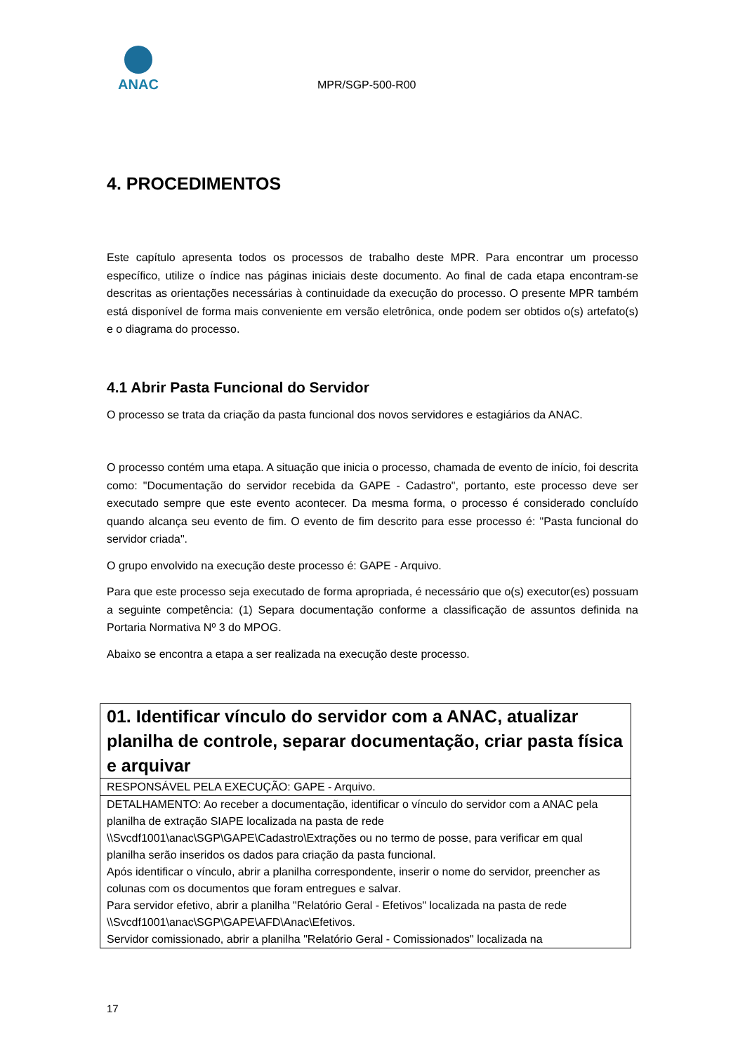ANAC
MPR/SGP-500-R00
4. PROCEDIMENTOS
Este capítulo apresenta todos os processos de trabalho deste MPR. Para encontrar um processo específico, utilize o índice nas páginas iniciais deste documento. Ao final de cada etapa encontram-se descritas as orientações necessárias à continuidade da execução do processo. O presente MPR também está disponível de forma mais conveniente em versão eletrônica, onde podem ser obtidos o(s) artefato(s) e o diagrama do processo.
4.1 Abrir Pasta Funcional do Servidor
O processo se trata da criação da pasta funcional dos novos servidores e estagiários da ANAC.
O processo contém uma etapa. A situação que inicia o processo, chamada de evento de início, foi descrita como: "Documentação do servidor recebida da GAPE - Cadastro", portanto, este processo deve ser executado sempre que este evento acontecer. Da mesma forma, o processo é considerado concluído quando alcança seu evento de fim. O evento de fim descrito para esse processo é: "Pasta funcional do servidor criada".
O grupo envolvido na execução deste processo é: GAPE - Arquivo.
Para que este processo seja executado de forma apropriada, é necessário que o(s) executor(es) possuam a seguinte competência: (1) Separa documentação conforme a classificação de assuntos definida na Portaria Normativa Nº 3 do MPOG.
Abaixo se encontra a etapa a ser realizada na execução deste processo.
| 01. Identificar vínculo do servidor com a ANAC, atualizar planilha de controle, separar documentação, criar pasta física e arquivar |
| RESPONSÁVEL PELA EXECUÇÃO: GAPE - Arquivo. |
| DETALHAMENTO: Ao receber a documentação, identificar o vínculo do servidor com a ANAC pela planilha de extração SIAPE localizada na pasta de rede \\Svcdf1001\anac\SGP\GAPE\Cadastro\Extrações ou no termo de posse, para verificar em qual planilha serão inseridos os dados para criação da pasta funcional. Após identificar o vínculo, abrir a planilha correspondente, inserir o nome do servidor, preencher as colunas com os documentos que foram entregues e salvar. Para servidor efetivo, abrir a planilha "Relatório Geral - Efetivos" localizada na pasta de rede \\Svcdf1001\anac\SGP\GAPE\AFD\Anac\Efetivos. Servidor comissionado, abrir a planilha "Relatório Geral - Comissionados" localizada na |
17